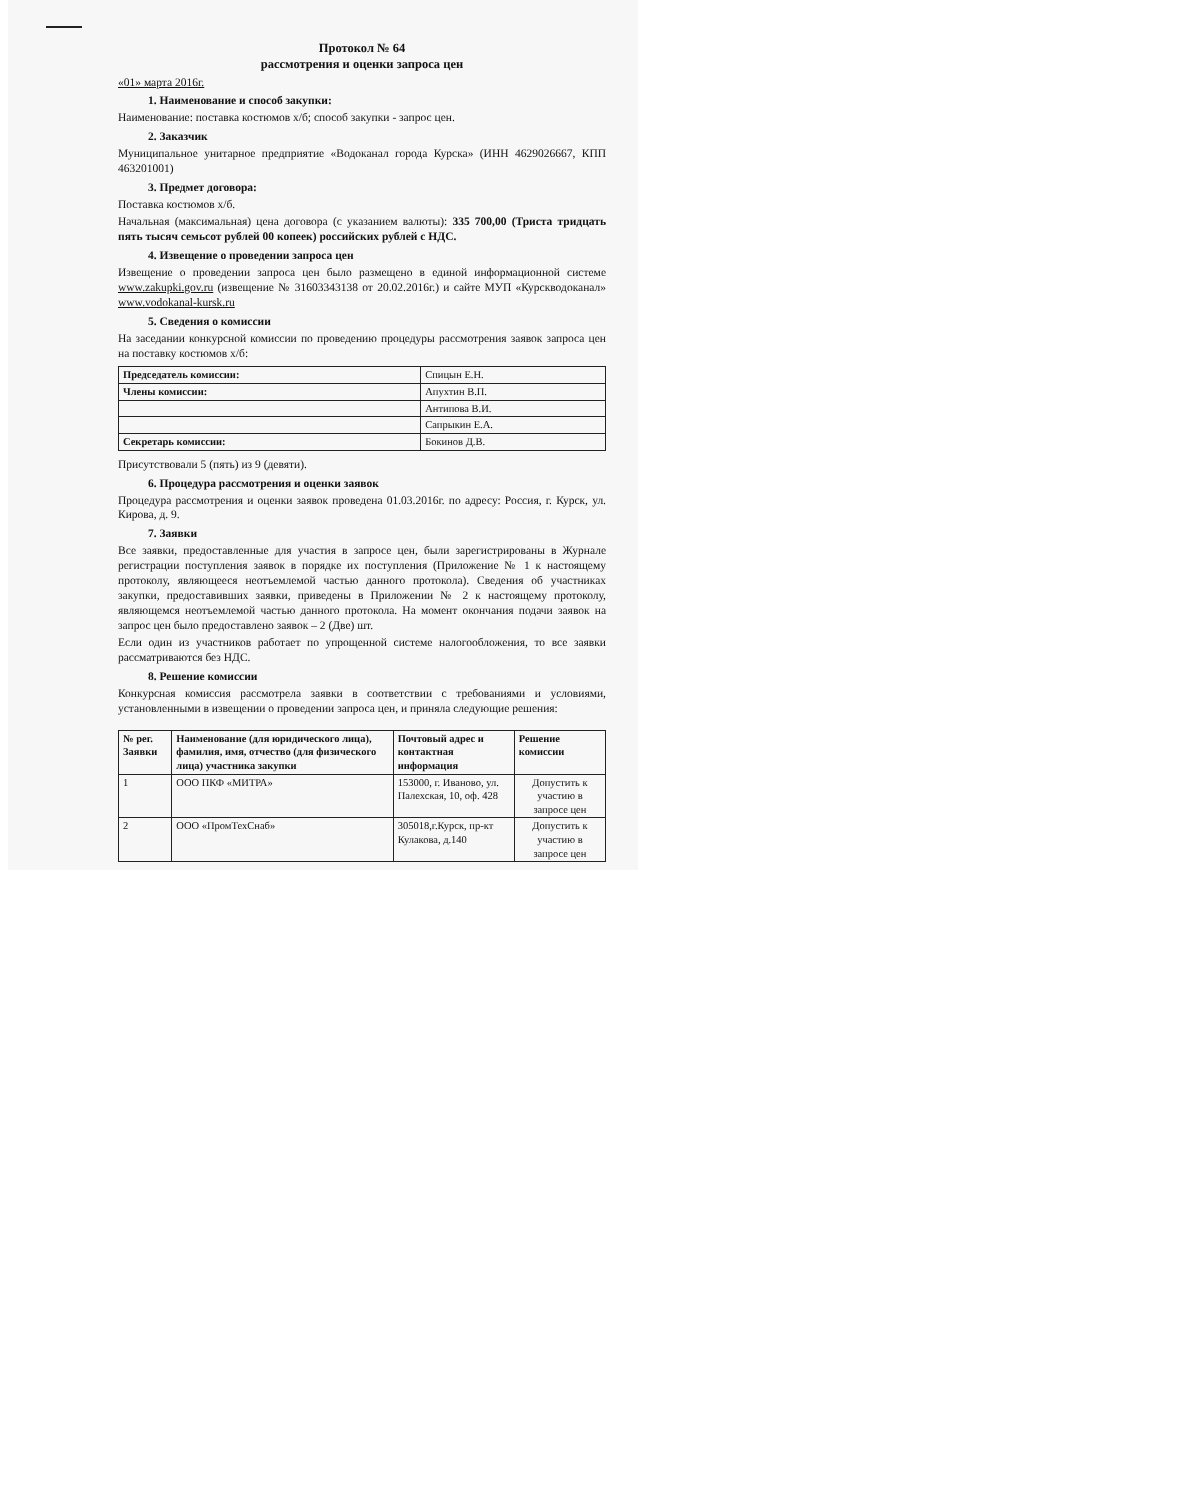Протокол № 64
рассмотрения и оценки запроса цен
«01» марта 2016г.
1. Наименование и способ закупки:
Наименование: поставка костюмов х/б; способ закупки - запрос цен.
2. Заказчик
Муниципальное унитарное предприятие «Водоканал города Курска» (ИНН 4629026667, КПП 463201001)
3. Предмет договора:
Поставка костюмов х/б.
Начальная (максимальная) цена договора (с указанием валюты): 335 700,00 (Триста тридцать пять тысяч семьсот рублей 00 копеек) российских рублей с НДС.
4. Извещение о проведении запроса цен
Извещение о проведении запроса цен было размещено в единой информационной системе www.zakupki.gov.ru (извещение № 31603343138 от 20.02.2016г.) и сайте МУП «Курскводоканал» www.vodokanal-kursk.ru
5. Сведения о комиссии
На заседании конкурсной комиссии по проведению процедуры рассмотрения заявок запроса цен на поставку костюмов х/б:
| Председатель комиссии: | Спицын Е.Н. |
| Члены комиссии: | Апухтин В.П. |
| | Антипова В.И. |
| | Сапрыкин Е.А. |
| Секретарь комиссии: | Бокинов Д.В. |
Присутствовали 5 (пять) из 9 (девяти).
6. Процедура рассмотрения и оценки заявок
Процедура рассмотрения и оценки заявок проведена 01.03.2016г. по адресу: Россия, г. Курск, ул. Кирова, д. 9.
7. Заявки
Все заявки, предоставленные для участия в запросе цен, были зарегистрированы в Журнале регистрации поступления заявок в порядке их поступления (Приложение № 1 к настоящему протоколу, являющееся неотъемлемой частью данного протокола). Сведения об участниках закупки, предоставивших заявки, приведены в Приложении № 2 к настоящему протоколу, являющемся неотъемлемой частью данного протокола. На момент окончания подачи заявок на запрос цен было предоставлено заявок – 2 (Две) шт.
Если один из участников работает по упрощенной системе налогообложения, то все заявки рассматриваются без НДС.
8. Решение комиссии
Конкурсная комиссия рассмотрела заявки в соответствии с требованиями и условиями, установленными в извещении о проведении запроса цен, и приняла следующие решения:
| № рег. Заявки | Наименование (для юридического лица), фамилия, имя, отчество (для физического лица) участника закупки | Почтовый адрес и контактная информация | Решение комиссии |
| --- | --- | --- | --- |
| 1 | ООО ПКФ «МИТРА» | 153000, г. Иваново, ул. Палехская, 10, оф. 428 | Допустить к участию в запросе цен |
| 2 | ООО «ПромТехСнаб» | 305018,г.Курск, пр-кт Кулакова, д.140 | Допустить к участию в запросе цен |